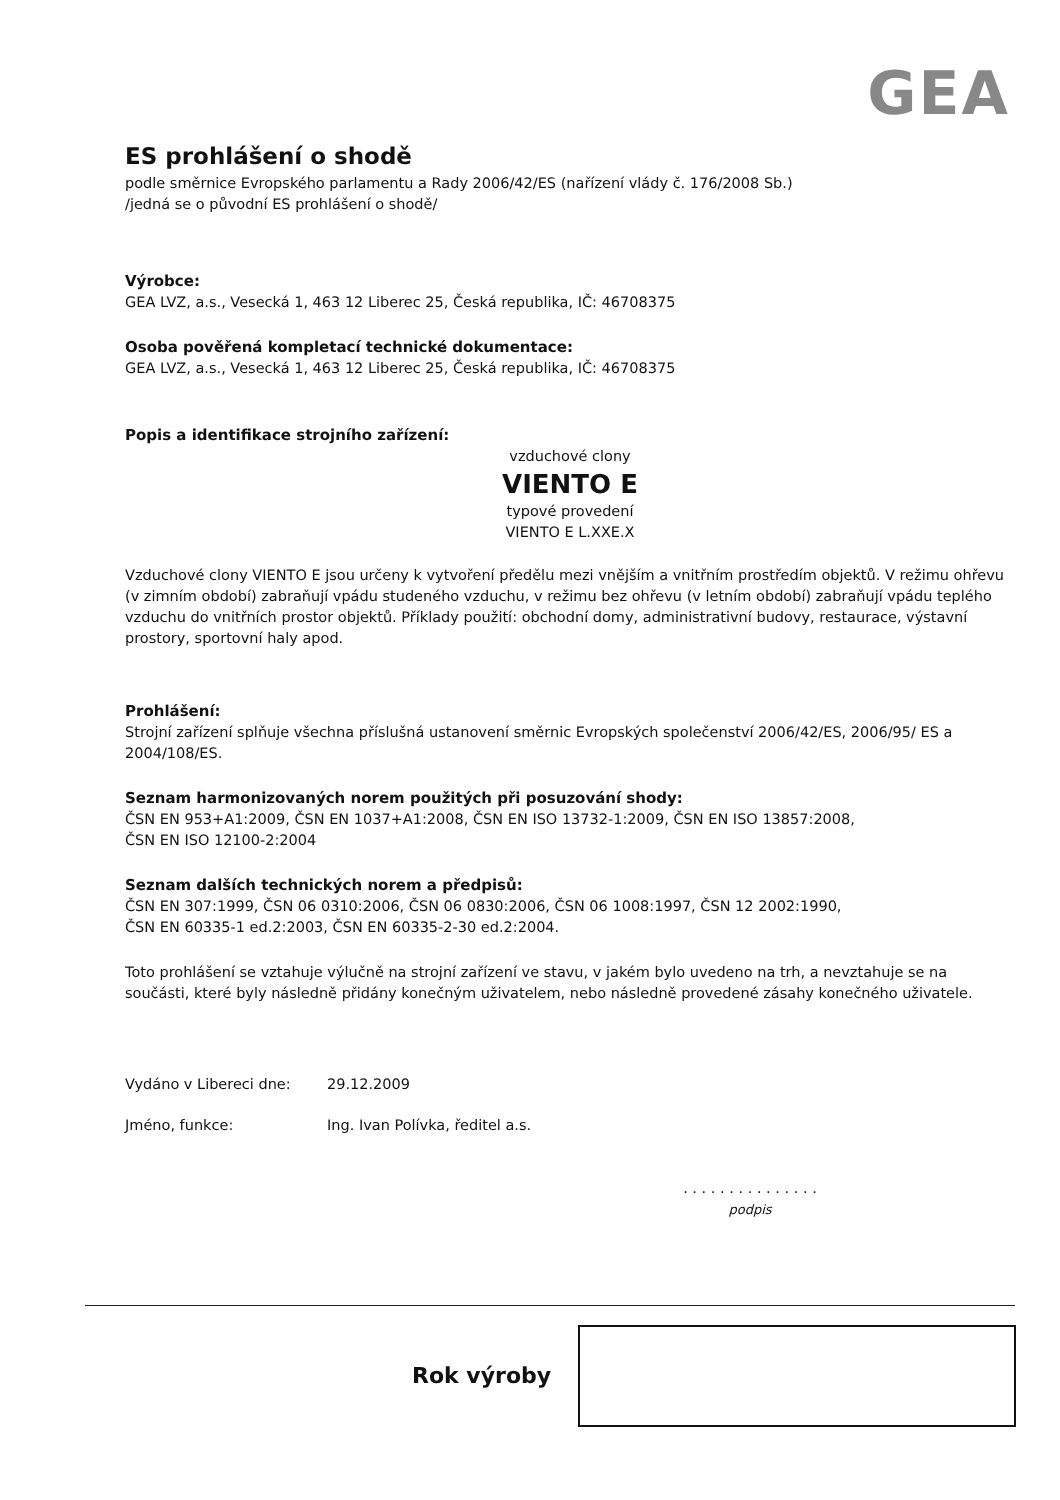GEA
ES prohlášení o shodě
podle směrnice Evropského parlamentu a Rady 2006/42/ES (nařízení vlády č. 176/2008 Sb.)
/jedná se o původní ES prohlášení o shodě/
Výrobce:
GEA LVZ, a.s., Vesecká 1, 463 12 Liberec 25, Česká republika, IČ: 46708375
Osoba pověřená kompletací technické dokumentace:
GEA LVZ, a.s., Vesecká 1, 463 12 Liberec 25, Česká republika, IČ: 46708375
Popis a identifikace strojního zařízení:
vzduchové clony
VIENTO E
typové provedení
VIENTO E L.XXE.X
Vzduchové clony VIENTO E jsou určeny k vytvoření předělu mezi vnějším a vnitřním prostředím objektů. V režimu ohřevu (v zimním období) zabraňují vpádu studeného vzduchu, v režimu bez ohřevu (v letním období) zabraňují vpádu teplého vzduchu do vnitřních prostor objektů. Příklady použití: obchodní domy, administrativní budovy, restaurace, výstavní prostory, sportovní haly apod.
Prohlášení:
Strojní zařízení splňuje všechna příslušná ustanovení směrnic Evropských společenství 2006/42/ES, 2006/95/ ES a 2004/108/ES.
Seznam harmonizovaných norem použitých při posuzování shody:
ČSN EN 953+A1:2009, ČSN EN 1037+A1:2008, ČSN EN ISO 13732-1:2009, ČSN EN ISO 13857:2008,
ČSN EN ISO 12100-2:2004
Seznam dalších technických norem a předpisů:
ČSN EN 307:1999, ČSN 06 0310:2006, ČSN 06 0830:2006, ČSN 06 1008:1997, ČSN 12 2002:1990,
ČSN EN 60335-1 ed.2:2003, ČSN EN 60335-2-30 ed.2:2004.
Toto prohlášení se vztahuje výlučně na strojní zařízení ve stavu, v jakém bylo uvedeno na trh, a nevztahuje se na součásti, které byly následně přidány konečným uživatelem, nebo následně provedené zásahy konečného uživatele.
Vydáno v Libereci dne: 29.12.2009
Jméno, funkce: Ing. Ivan Polívka, ředitel a.s.
. . . . . . . . . . . . . . .
podpis
Rok výroby